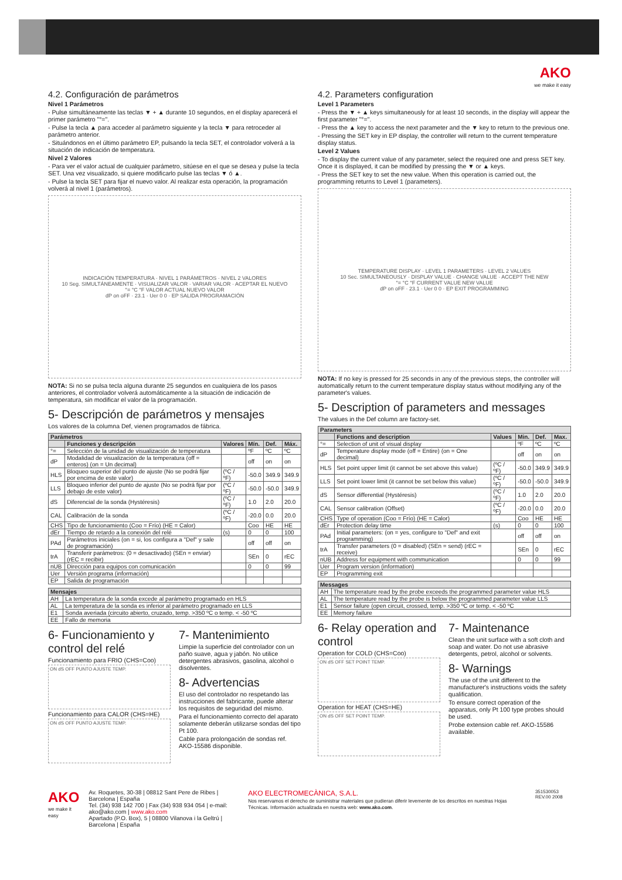AKO
we make it easy
4.2. Configuración de parámetros
Nivel 1 Parámetros
- Pulse simultáneamente las teclas ▼ + ▲ durante 10 segundos, en el display aparecerá el primer parámetro "°=".
- Pulse la tecla ▲ para acceder al parámetro siguiente y la tecla ▼ para retroceder al parámetro anterior.
- Situándonos en el último parámetro EP, pulsando la tecla SET, el controlador volverá a la situación de indicación de temperatura.
Nivel 2 Valores
- Para ver el valor actual de cualquier parámetro, sitúese en el que se desea y pulse la tecla SET. Una vez visualizado, si quiere modificarlo pulse las teclas ▼ ó ▲.
- Pulse la tecla SET para fijar el nuevo valor. Al realizar esta operación, la programación volverá al nivel 1 (parámetros).
INDICACIÓN TEMPERATURA · NIVEL 1 PARÁMETROS · NIVEL 2 VALORES
10 Seg. SIMULTÁNEAMENTE · VISUALIZAR VALOR · VARIAR VALOR · ACEPTAR EL NUEVO
°= °C °F VALOR ACTUAL NUEVO VALOR
dP on oFF · 23.1 · Uer 0 0 · EP SALIDA PROGRAMACIÓN
NOTA: Si no se pulsa tecla alguna durante 25 segundos en cualquiera de los pasos anteriores, el controlador volverá automáticamente a la situación de indicación de temperatura, sin modificar el valor de la programación.
5- Descripción de parámetros y mensajes
Los valores de la columna Def, vienen programados de fábrica.
| Parámetros | | | | | |
| --- | --- | --- | --- | --- | --- |
| | Funciones y descripción | Valores | Mín. | Def. | Máx. |
| °= | Selección de la unidad de visualización de temperatura | | ºF | ºC | ºC |
| dP | Modalidad de visualización de la temperatura (off = enteros) (on = Un decimal) | | off | on | on |
| HLS | Bloqueo superior del punto de ajuste (No se podrá fijar por encima de este valor) | (ºC / ºF) | -50.0 | 349.9 | 349.9 |
| LLS | Bloqueo inferior del punto de ajuste (No se podrá fijar por debajo de este valor) | (ºC / ºF) | -50.0 | -50.0 | 349.9 |
| dS | Diferencial de la sonda (Hystéresis) | (ºC / ºF) | 1.0 | 2.0 | 20.0 |
| CAL | Calibración de la sonda | (ºC / ºF) | -20.0 | 0.0 | 20.0 |
| CHS | Tipo de funcionamiento (Coo = Frío) (HE = Calor) | | Coo | HE | HE |
| dEr | Tiempo de retardo a la conexión del relé | (s) | 0 | 0 | 100 |
| PAd | Parámetros iniciales (on = si, los configura a "Def" y sale de programación) | | off | off | on |
| trA | Transferir parámetros: (0 = desactivado) (SEn = enviar) (rEC = recibir) | | SEn | 0 | rEC |
| nUB | Dirección para equipos con comunicación | | 0 | 0 | 99 |
| Uer | Versión programa (información) | | | | |
| EP | Salida de programación | | | | |
| Mensajes | |
| --- | --- |
| AH | La temperatura de la sonda excede al parámetro programado en HLS |
| AL | La temperatura de la sonda es inferior al parámetro programado en LLS |
| E1 | Sonda averiada (circuito abierto, cruzado, temp. >350 ºC o temp. < -50 ºC |
| EE | Fallo de memoria |
6- Funcionamiento y control del relé
Funcionamiento para FRIO (CHS=Coo)
ON dS OFF PUNTO AJUSTE TEMP.
Funcionamiento para CALOR (CHS=HE)
ON dS OFF PUNTO AJUSTE TEMP.
7- Mantenimiento
Limpie la superficie del controlador con un paño suave, agua y jabón. No utilice detergentes abrasivos, gasolina, alcohol o disolventes.
8- Advertencias
El uso del controlador no respetando las instrucciones del fabricante, puede alterar los requisitos de seguridad del mismo.
Para el funcionamiento correcto del aparato solamente deberán utilizarse sondas del tipo Pt 100.
Cable para prolongación de sondas ref. AKO-15586 disponible.
4.2. Parameters configuration
Level 1 Parameters
- Press the ▼ + ▲ keys simultaneously for at least 10 seconds, in the display will appear the first parameter "°=".
- Press the ▲ key to access the next parameter and the ▼ key to return to the previous one.
- Pressing the SET key in EP display, the controller will return to the current temperature display status.
Level 2 Values
- To display the current value of any parameter, select the required one and press SET key. Once it is displayed, it can be modified by pressing the ▼ or ▲ keys.
- Press the SET key to set the new value. When this operation is carried out, the programming returns to Level 1 (parameters).
TEMPERATURE DISPLAY · LEVEL 1 PARAMETERS · LEVEL 2 VALUES
10 Sec. SIMULTANEOUSLY · DISPLAY VALUE · CHANGE VALUE · ACCEPT THE NEW
°= °C °F CURRENT VALUE NEW VALUE
dP on oFF · 23.1 · Uer 0 0 · EP EXIT PROGRAMMING
NOTA: If no key is pressed for 25 seconds in any of the previous steps, the controller will automatically return to the current temperature display status without modifying any of the parameter's values.
5- Description of parameters and messages
The values in the Def column are factory-set.
| Parameters | | | | | |
| --- | --- | --- | --- | --- | --- |
| | Functions and description | Values | Min. | Def. | Max. |
| °= | Selection of unit of visual display | | ºF | ºC | ºC |
| dP | Temperature display mode (off = Entire) (on = One decimal) | | off | on | on |
| HLS | Set point upper limit (it cannot be set above this value) | (ºC / ºF) | -50.0 | 349.9 | 349.9 |
| LLS | Set point lower limit (it cannot be set below this value) | (ºC / ºF) | -50.0 | -50.0 | 349.9 |
| dS | Sensor differential (Hystéresis) | (ºC / ºF) | 1.0 | 2.0 | 20.0 |
| CAL | Sensor calibration (Offset) | (ºC / ºF) | -20.0 | 0.0 | 20.0 |
| CHS | Type of operation (Coo = Frío) (HE = Calor) | | Coo | HE | HE |
| dEr | Protection delay time | (s) | 0 | 0 | 100 |
| PAd | Initial parameters: (on = yes, configure to "Def" and exit programming) | | off | off | on |
| trA | Transfer parameters (0 = disabled) (SEn = send) (rEC = receive) | | SEn | 0 | rEC |
| nUB | Address for equipment with communication | | 0 | 0 | 99 |
| Uer | Program version (information) | | | | |
| EP | Programming exit | | | | |
| Messages | |
| --- | --- |
| AH | The temperature read by the probe exceeds the programmed parameter value HLS |
| AL | The temperature read by the probe is below the programmed parameter value LLS |
| E1 | Sensor failure (open circuit, crossed, temp. >350 ºC or temp. < -50 ºC |
| EE | Memory failure |
6- Relay operation and control
Operation for COLD (CHS=Coo)
ON dS OFF SET POINT TEMP.
Operation for HEAT (CHS=HE)
ON dS OFF SET POINT TEMP.
7- Maintenance
Clean the unit surface with a soft cloth and soap and water. Do not use abrasive detergents, petrol, alcohol or solvents.
8- Warnings
The use of the unit different to the manufacturer's instructions voids the safety qualification.
To ensure correct operation of the apparatus, only Pt 100 type probes should be used.
Probe extension cable ref. AKO-15586 available.
AKO
we make it easy
Av. Roquetes, 30-38 | 08812 Sant Pere de Ribes | Barcelona | España
Tel. (34) 938 142 700 | Fax (34) 938 934 054 | e-mail: ako@ako.com | www.ako.com
Apartado (P.O. Box), 5 | 08800 Vilanova i la Geltrú | Barcelona | España
AKO ELECTROMECÀNICA, S.A.L.
Nos reservamos el derecho de suministrar materiales que pudieran diferir levemente de los descritos en nuestras Hojas Técnicas. Información actualizada en nuestra web: www.ako.com.
351530053 REV.00 2008